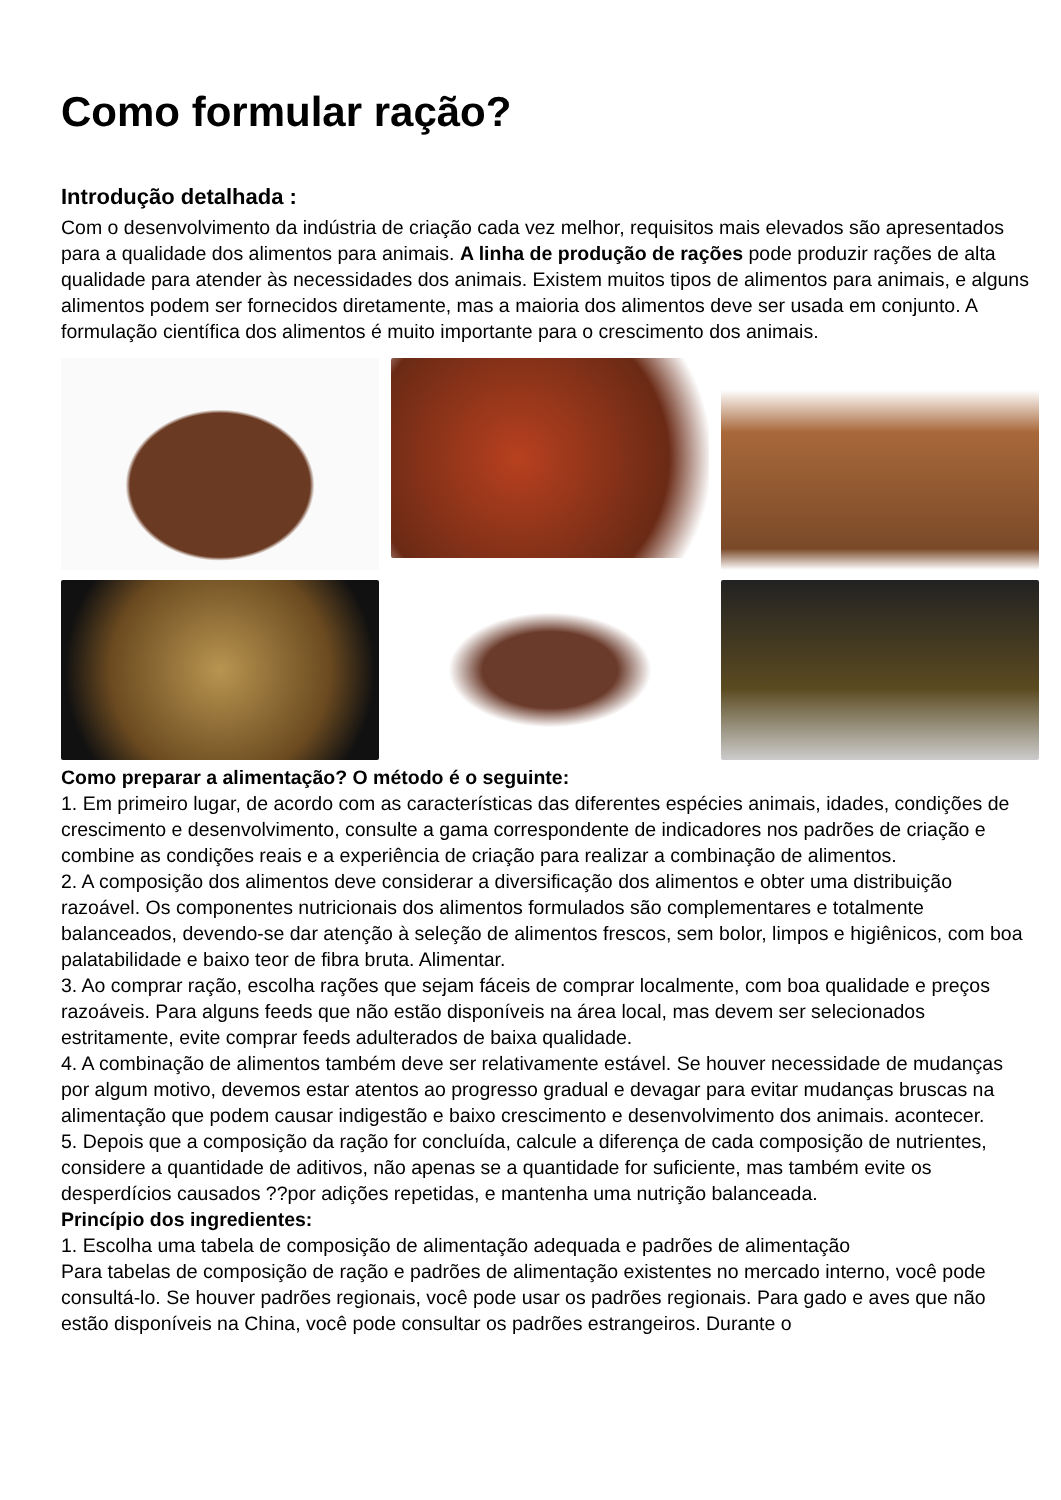Como formular ração?
Introdução detalhada :
Com o desenvolvimento da indústria de criação cada vez melhor, requisitos mais elevados são apresentados para a qualidade dos alimentos para animais. A linha de produção de rações pode produzir rações de alta qualidade para atender às necessidades dos animais. Existem muitos tipos de alimentos para animais, e alguns alimentos podem ser fornecidos diretamente, mas a maioria dos alimentos deve ser usada em conjunto. A formulação científica dos alimentos é muito importante para o crescimento dos animais.
Como preparar a alimentação? O método é o seguinte:
1. Em primeiro lugar, de acordo com as características das diferentes espécies animais, idades, condições de crescimento e desenvolvimento, consulte a gama correspondente de indicadores nos padrões de criação e combine as condições reais e a experiência de criação para realizar a combinação de alimentos.
2. A composição dos alimentos deve considerar a diversificação dos alimentos e obter uma distribuição razoável. Os componentes nutricionais dos alimentos formulados são complementares e totalmente balanceados, devendo-se dar atenção à seleção de alimentos frescos, sem bolor, limpos e higiênicos, com boa palatabilidade e baixo teor de fibra bruta. Alimentar.
3. Ao comprar ração, escolha rações que sejam fáceis de comprar localmente, com boa qualidade e preços razoáveis. Para alguns feeds que não estão disponíveis na área local, mas devem ser selecionados estritamente, evite comprar feeds adulterados de baixa qualidade.
4. A combinação de alimentos também deve ser relativamente estável. Se houver necessidade de mudanças por algum motivo, devemos estar atentos ao progresso gradual e devagar para evitar mudanças bruscas na alimentação que podem causar indigestão e baixo crescimento e desenvolvimento dos animais. acontecer.
5. Depois que a composição da ração for concluída, calcule a diferença de cada composição de nutrientes, considere a quantidade de aditivos, não apenas se a quantidade for suficiente, mas também evite os desperdícios causados ??por adições repetidas, e mantenha uma nutrição balanceada.
Princípio dos ingredientes:
1. Escolha uma tabela de composição de alimentação adequada e padrões de alimentação
Para tabelas de composição de ração e padrões de alimentação existentes no mercado interno, você pode consultá-lo. Se houver padrões regionais, você pode usar os padrões regionais. Para gado e aves que não estão disponíveis na China, você pode consultar os padrões estrangeiros. Durante o